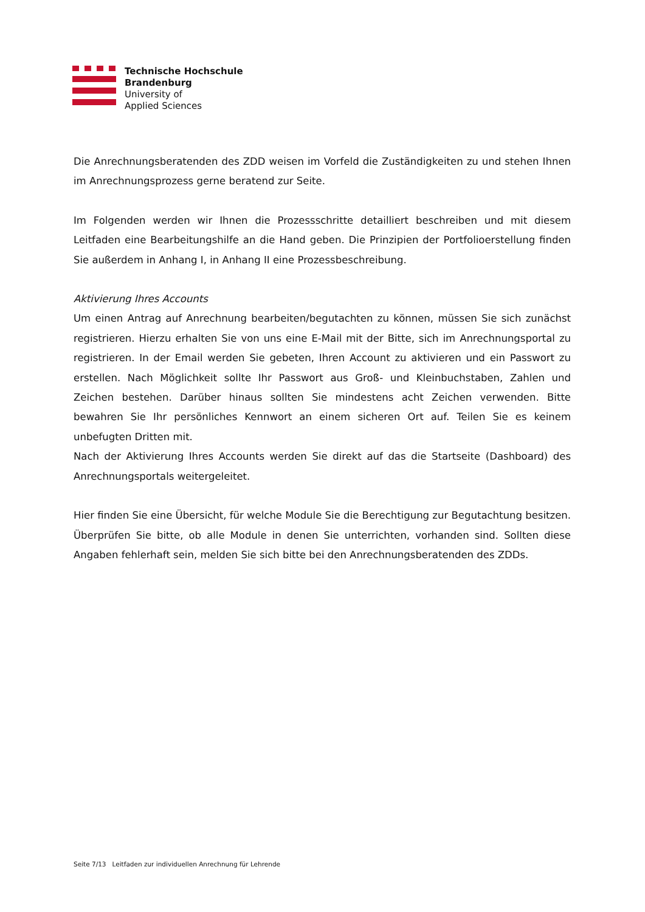Technische Hochschule
Brandenburg
University of
Applied Sciences
Die Anrechnungsberatenden des ZDD weisen im Vorfeld die Zuständigkeiten zu und stehen Ihnen im Anrechnungsprozess gerne beratend zur Seite.
Im Folgenden werden wir Ihnen die Prozessschritte detailliert beschreiben und mit diesem Leitfaden eine Bearbeitungshilfe an die Hand geben. Die Prinzipien der Portfolioerstellung finden Sie außerdem in Anhang I, in Anhang II eine Prozessbeschreibung.
Aktivierung Ihres Accounts
Um einen Antrag auf Anrechnung bearbeiten/begutachten zu können, müssen Sie sich zunächst registrieren. Hierzu erhalten Sie von uns eine E-Mail mit der Bitte, sich im Anrechnungsportal zu registrieren. In der Email werden Sie gebeten, Ihren Account zu aktivieren und ein Passwort zu erstellen. Nach Möglichkeit sollte Ihr Passwort aus Groß- und Kleinbuchstaben, Zahlen und Zeichen bestehen. Darüber hinaus sollten Sie mindestens acht Zeichen verwenden. Bitte bewahren Sie Ihr persönliches Kennwort an einem sicheren Ort auf. Teilen Sie es keinem unbefugten Dritten mit.
Nach der Aktivierung Ihres Accounts werden Sie direkt auf das die Startseite (Dashboard) des Anrechnungsportals weitergeleitet.
Hier finden Sie eine Übersicht, für welche Module Sie die Berechtigung zur Begutachtung besitzen. Überprüfen Sie bitte, ob alle Module in denen Sie unterrichten, vorhanden sind. Sollten diese Angaben fehlerhaft sein, melden Sie sich bitte bei den Anrechnungsberatenden des ZDDs.
Seite 7/13 Leitfaden zur individuellen Anrechnung für Lehrende